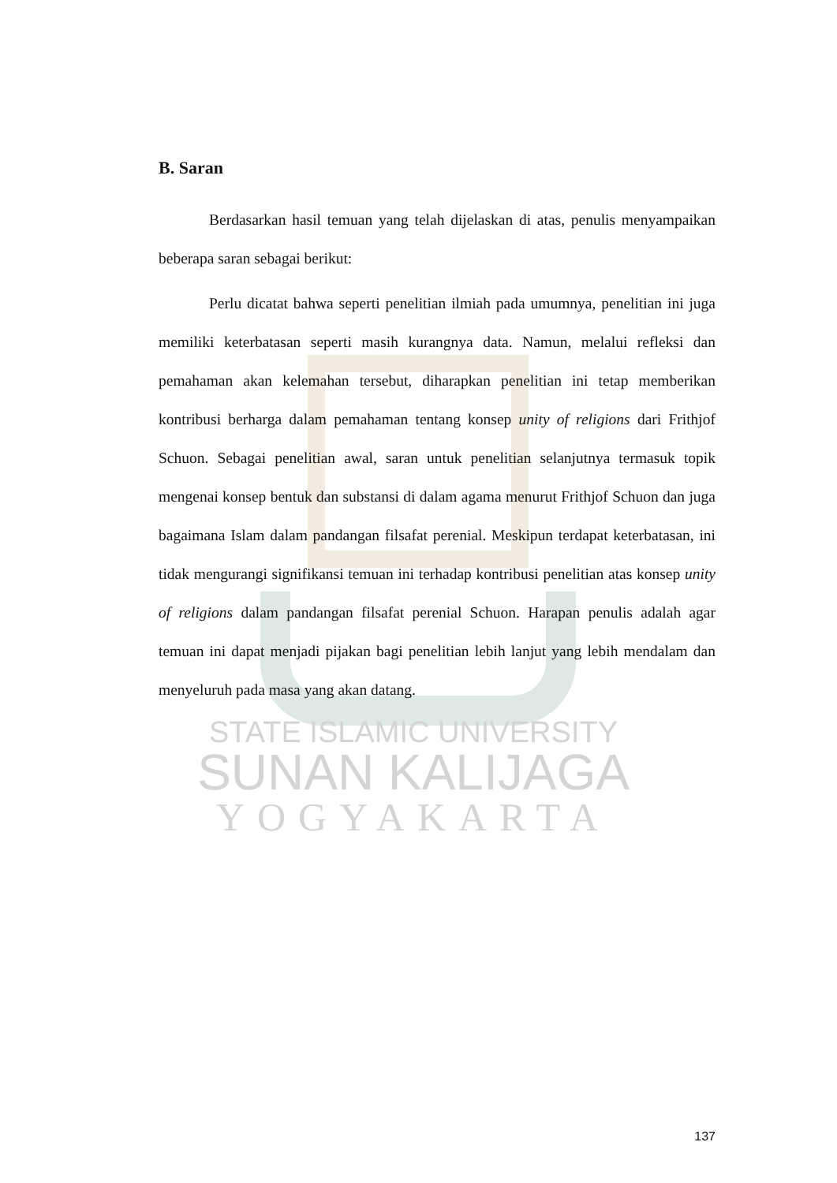B. Saran
Berdasarkan hasil temuan yang telah dijelaskan di atas, penulis menyampaikan beberapa saran sebagai berikut:
Perlu dicatat bahwa seperti penelitian ilmiah pada umumnya, penelitian ini juga memiliki keterbatasan seperti masih kurangnya data. Namun, melalui refleksi dan pemahaman akan kelemahan tersebut, diharapkan penelitian ini tetap memberikan kontribusi berharga dalam pemahaman tentang konsep unity of religions dari Frithjof Schuon. Sebagai penelitian awal, saran untuk penelitian selanjutnya termasuk topik mengenai konsep bentuk dan substansi di dalam agama menurut Frithjof Schuon dan juga bagaimana Islam dalam pandangan filsafat perenial. Meskipun terdapat keterbatasan, ini tidak mengurangi signifikansi temuan ini terhadap kontribusi penelitian atas konsep unity of religions dalam pandangan filsafat perenial Schuon. Harapan penulis adalah agar temuan ini dapat menjadi pijakan bagi penelitian lebih lanjut yang lebih mendalam dan menyeluruh pada masa yang akan datang.
STATE ISLAMIC UNIVERSITY
SUNAN KALIJAGA
YOGYAKARTA
137